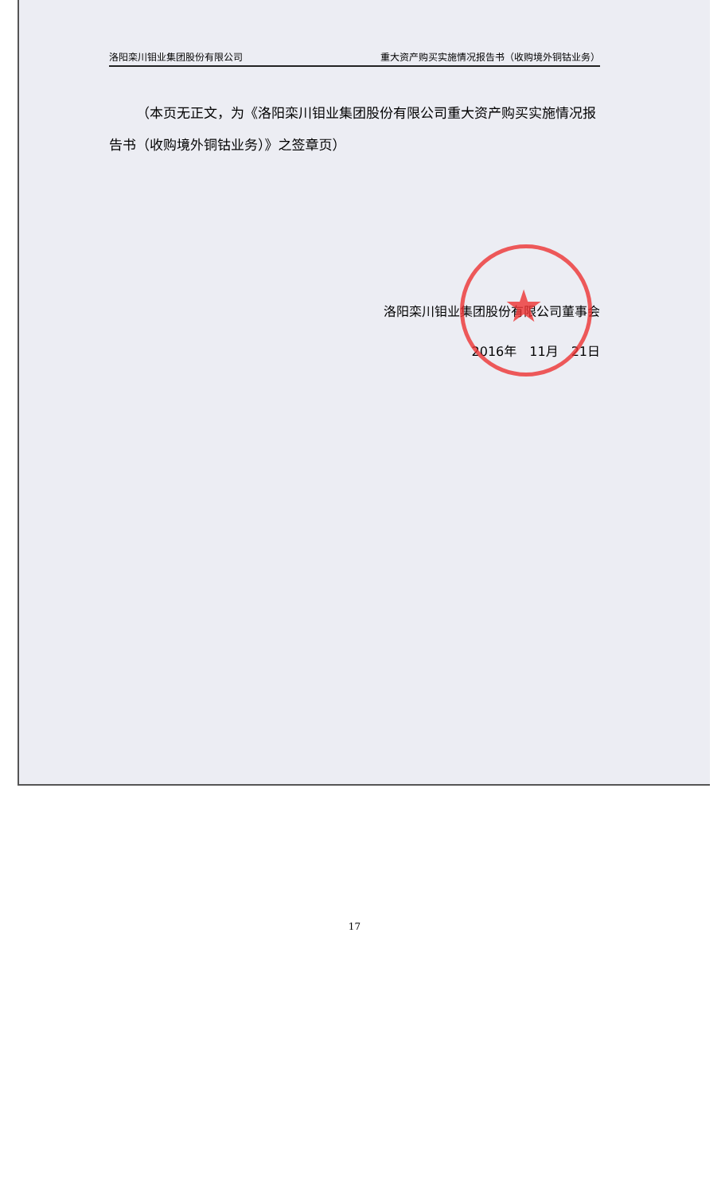洛阳栾川钼业集团股份有限公司 重大资产购买实施情况报告书（收购境外铜钴业务）
（本页无正文，为《洛阳栾川钼业集团股份有限公司重大资产购买实施情况报告书（收购境外铜钴业务）》之签章页）
★
洛阳栾川钼业集团股份有限公司董事会
2016年　11月　21日
17